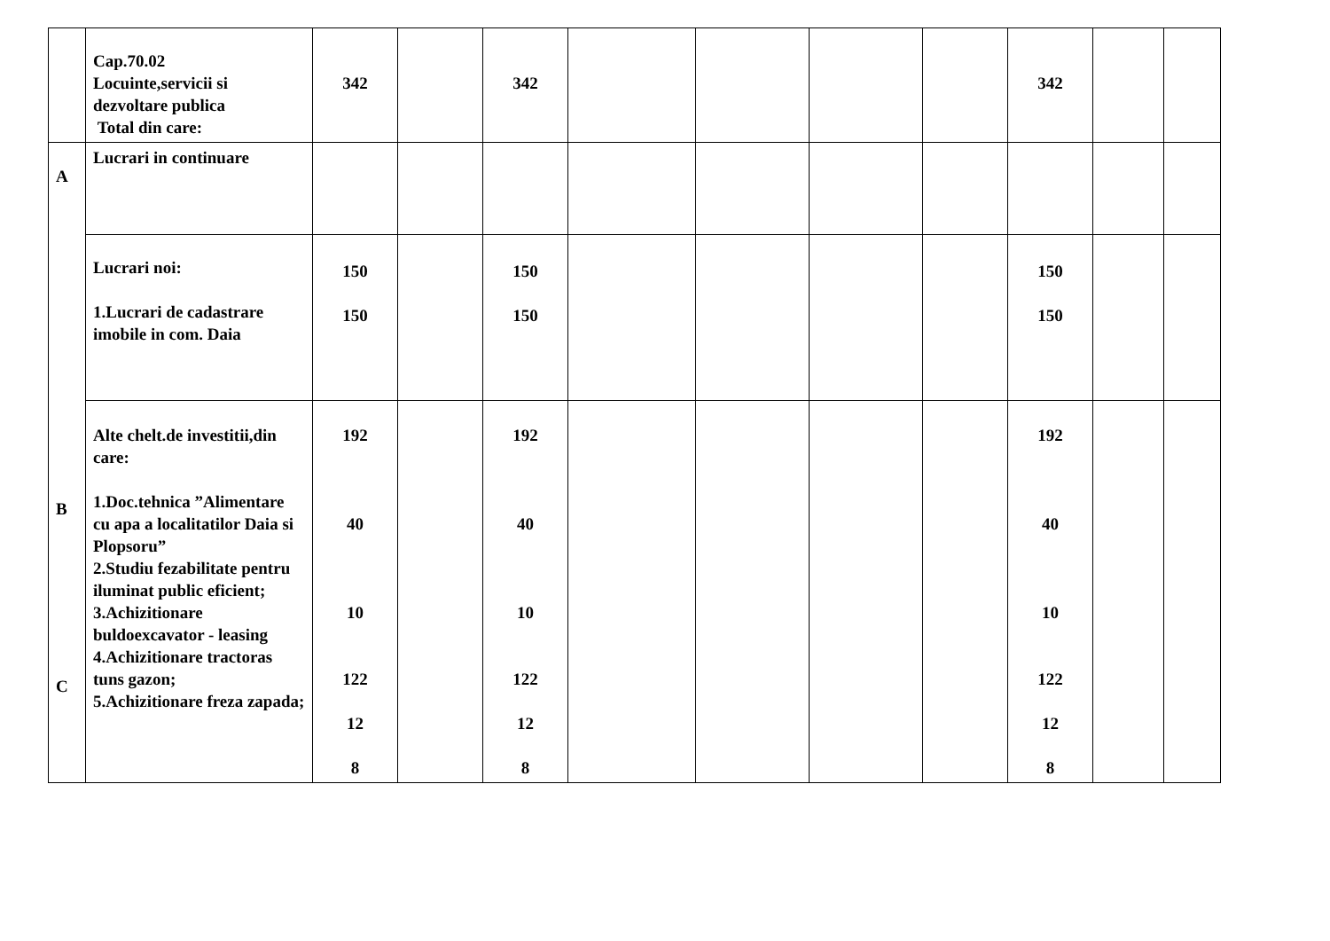| | Cap.70.02 Locuinte,servicii si dezvoltare publica Total din care: | 342 | | 342 | | | | | 342 | | |
| A B C | Lucrari in continuare | | | | | | | | | | |
| | Lucrari noi: 1.Lucrari de cadastrare imobile in com. Daia | 150 150 | | 150 150 | | | | | 150 150 | | |
| | Alte chelt.de investitii,din care: 1.Doc.tehnica ”Alimentare cu apa a localitatilor Daia si Plopsoru” 2.Studiu fezabilitate pentru iluminat public eficient; 3.Achizitionare buldoexcavator - leasing 4.Achizitionare tractoras tuns gazon; 5.Achizitionare freza zapada; | 192 40 10 122 12 8 | | 192 40 10 122 12 8 | | | | | 192 40 10 122 12 8 | | |